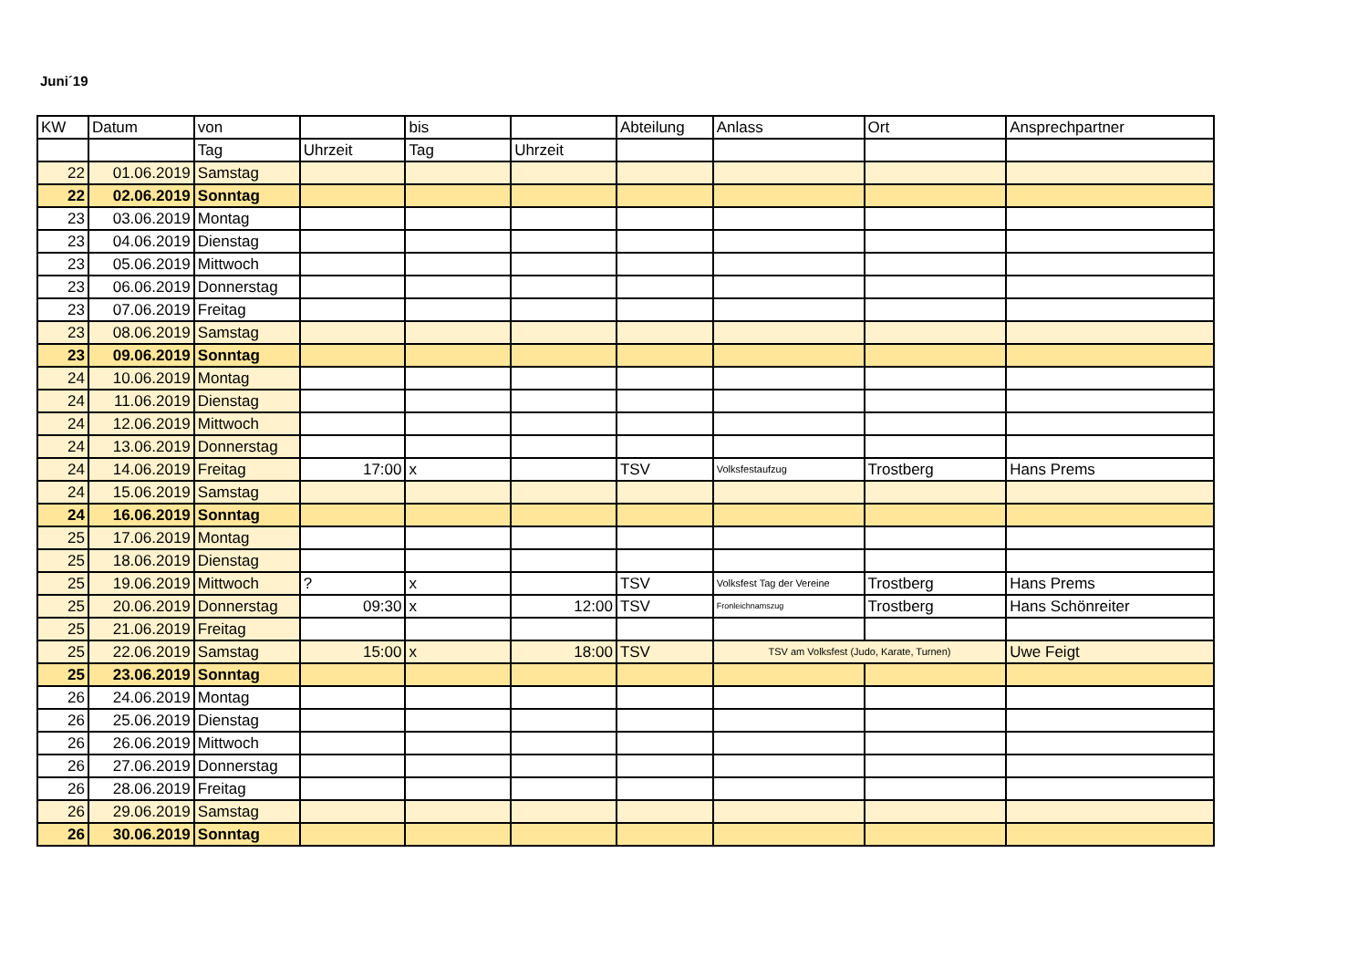Juni´19
| KW | Datum | von | | bis | | Abteilung | Anlass | Ort | Ansprechpartner |
| | | Tag | Uhrzeit | Tag | Uhrzeit | | | | |
| 22 | 01.06.2019 | Samstag | | | | | | | |
| 22 | 02.06.2019 | Sonntag | | | | | | | |
| 23 | 03.06.2019 | Montag | | | | | | | |
| 23 | 04.06.2019 | Dienstag | | | | | | | |
| 23 | 05.06.2019 | Mittwoch | | | | | | | |
| 23 | 06.06.2019 | Donnerstag | | | | | | | |
| 23 | 07.06.2019 | Freitag | | | | | | | |
| 23 | 08.06.2019 | Samstag | | | | | | | |
| 23 | 09.06.2019 | Sonntag | | | | | | | |
| 24 | 10.06.2019 | Montag | | | | | | | |
| 24 | 11.06.2019 | Dienstag | | | | | | | |
| 24 | 12.06.2019 | Mittwoch | | | | | | | |
| 24 | 13.06.2019 | Donnerstag | | | | | | | |
| 24 | 14.06.2019 | Freitag | 17:00 | x | | TSV | Volksfestaufzug | Trostberg | Hans Prems |
| 24 | 15.06.2019 | Samstag | | | | | | | |
| 24 | 16.06.2019 | Sonntag | | | | | | | |
| 25 | 17.06.2019 | Montag | | | | | | | |
| 25 | 18.06.2019 | Dienstag | | | | | | | |
| 25 | 19.06.2019 | Mittwoch | ? | x | | TSV | Volksfest Tag der Vereine | Trostberg | Hans Prems |
| 25 | 20.06.2019 | Donnerstag | 09:30 | x | 12:00 | TSV | Fronleichnamszug | Trostberg | Hans Schönreiter |
| 25 | 21.06.2019 | Freitag | | | | | | | |
| 25 | 22.06.2019 | Samstag | 15:00 | x | 18:00 | TSV | TSV am Volksfest (Judo, Karate, Turnen) | | Uwe Feigt |
| 25 | 23.06.2019 | Sonntag | | | | | | | |
| 26 | 24.06.2019 | Montag | | | | | | | |
| 26 | 25.06.2019 | Dienstag | | | | | | | |
| 26 | 26.06.2019 | Mittwoch | | | | | | | |
| 26 | 27.06.2019 | Donnerstag | | | | | | | |
| 26 | 28.06.2019 | Freitag | | | | | | | |
| 26 | 29.06.2019 | Samstag | | | | | | | |
| 26 | 30.06.2019 | Sonntag | | | | | | | |